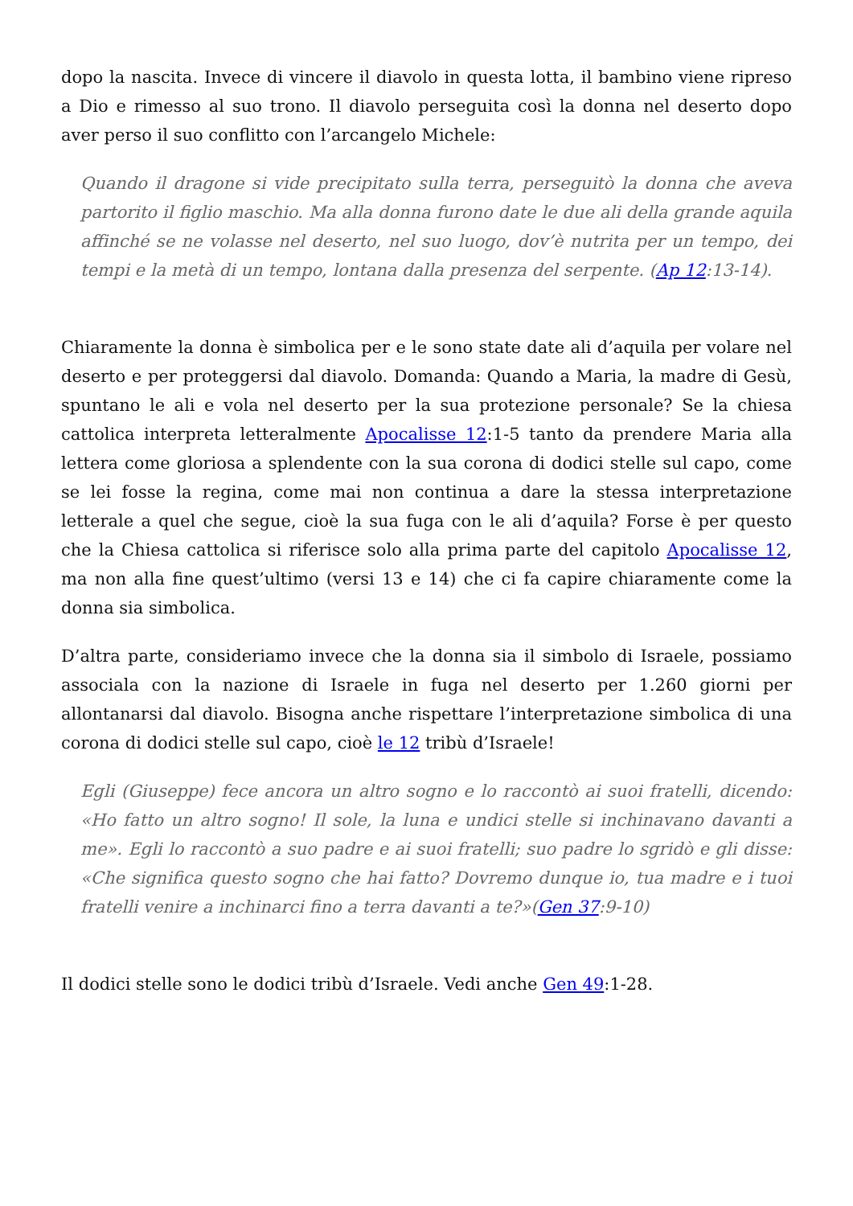dopo la nascita. Invece di vincere il diavolo in questa lotta, il bambino viene ripreso a Dio e rimesso al suo trono. Il diavolo perseguita così la donna nel deserto dopo aver perso il suo conflitto con l’arcangelo Michele:
Quando il dragone si vide precipitato sulla terra, perseguitò la donna che aveva partorito il figlio maschio. Ma alla donna furono date le due ali della grande aquila affinché se ne volasse nel deserto, nel suo luogo, dov’è nutrita per un tempo, dei tempi e la metà di un tempo, lontana dalla presenza del serpente. (Ap 12:13-14).
Chiaramente la donna è simbolica per e le sono state date ali d’aquila per volare nel deserto e per proteggersi dal diavolo. Domanda: Quando a Maria, la madre di Gesù, spuntano le ali e vola nel deserto per la sua protezione personale? Se la chiesa cattolica interpreta letteralmente Apocalisse 12:1-5 tanto da prendere Maria alla lettera come gloriosa a splendente con la sua corona di dodici stelle sul capo, come se lei fosse la regina, come mai non continua a dare la stessa interpretazione letterale a quel che segue, cioè la sua fuga con le ali d’aquila? Forse è per questo che la Chiesa cattolica si riferisce solo alla prima parte del capitolo Apocalisse 12, ma non alla fine quest’ultimo (versi 13 e 14) che ci fa capire chiaramente come la donna sia simbolica.
D’altra parte, consideriamo invece che la donna sia il simbolo di Israele, possiamo associala con la nazione di Israele in fuga nel deserto per 1.260 giorni per allontanarsi dal diavolo. Bisogna anche rispettare l’interpretazione simbolica di una corona di dodici stelle sul capo, cioè le 12 tribù d’Israele!
Egli (Giuseppe) fece ancora un altro sogno e lo raccontò ai suoi fratelli, dicendo: «Ho fatto un altro sogno! Il sole, la luna e undici stelle si inchinavano davanti a me». Egli lo raccontò a suo padre e ai suoi fratelli; suo padre lo sgridò e gli disse: «Che significa questo sogno che hai fatto? Dovremo dunque io, tua madre e i tuoi fratelli venire a inchinarci fino a terra davanti a te?»(Gen 37:9-10)
Il dodici stelle sono le dodici tribù d’Israele. Vedi anche Gen 49:1-28.